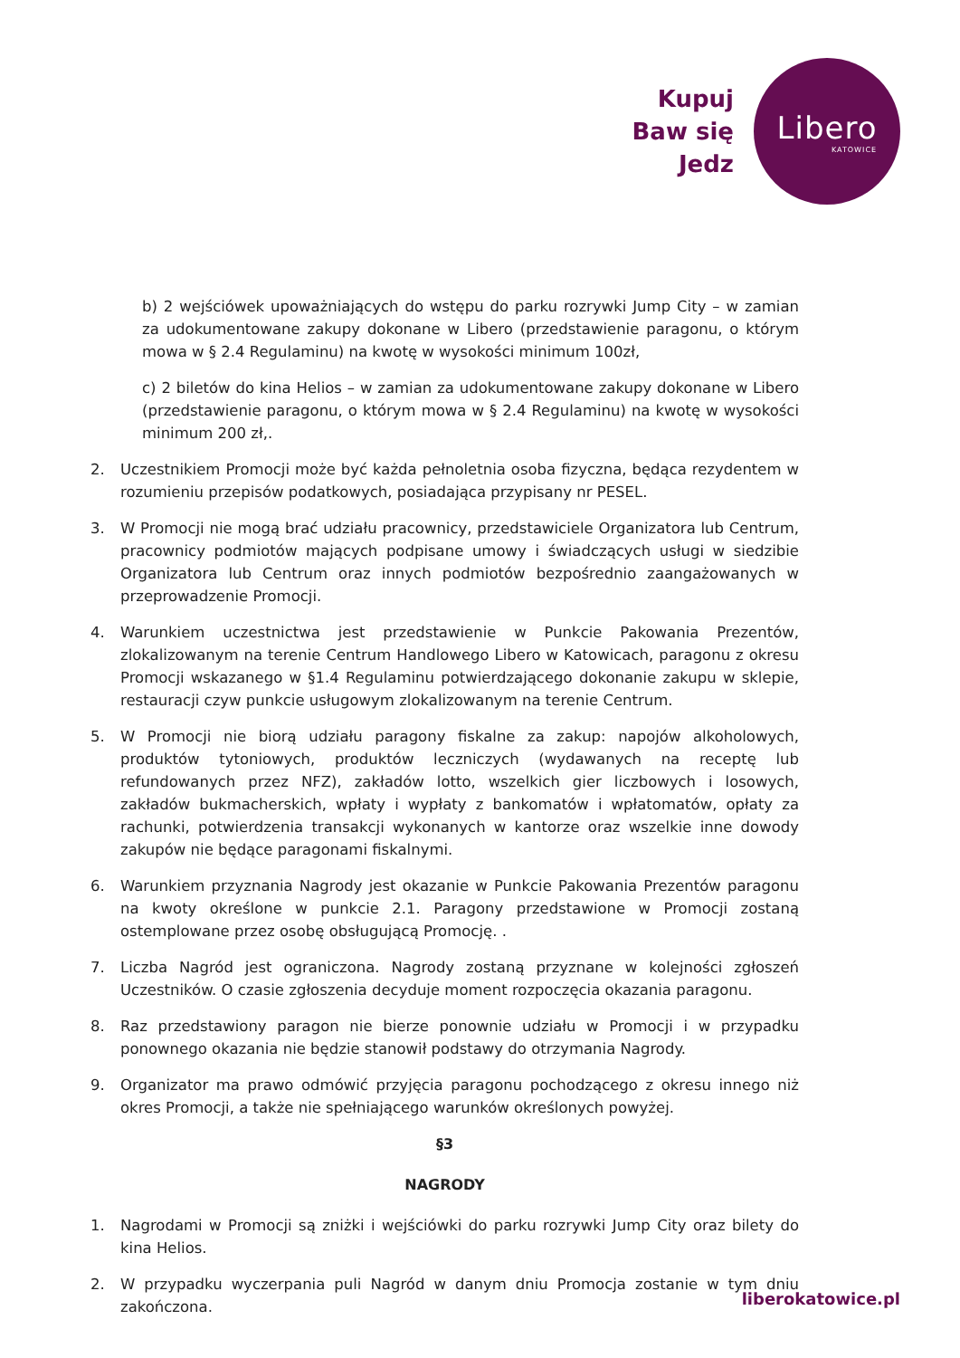Kupuj
Baw się
Jedz
Libero
KATOWICE
b) 2 wejściówek upoważniających do wstępu do parku rozrywki Jump City – w zamian za udokumentowane zakupy dokonane w Libero (przedstawienie paragonu, o którym mowa w § 2.4 Regulaminu) na kwotę w wysokości minimum 100zł,
c) 2 biletów do kina Helios – w zamian za udokumentowane zakupy dokonane w Libero (przedstawienie paragonu, o którym mowa w § 2.4 Regulaminu) na kwotę w wysokości minimum 200 zł,.
2. Uczestnikiem Promocji może być każda pełnoletnia osoba fizyczna, będąca rezydentem w rozumieniu przepisów podatkowych, posiadająca przypisany nr PESEL.
3. W Promocji nie mogą brać udziału pracownicy, przedstawiciele Organizatora lub Centrum, pracownicy podmiotów mających podpisane umowy i świadczących usługi w siedzibie Organizatora lub Centrum oraz innych podmiotów bezpośrednio zaangażowanych w przeprowadzenie Promocji.
4. Warunkiem uczestnictwa jest przedstawienie w Punkcie Pakowania Prezentów, zlokalizowanym na terenie Centrum Handlowego Libero w Katowicach, paragonu z okresu Promocji wskazanego w §1.4 Regulaminu potwierdzającego dokonanie zakupu w sklepie, restauracji czyw punkcie usługowym zlokalizowanym na terenie Centrum.
5. W Promocji nie biorą udziału paragony fiskalne za zakup: napojów alkoholowych, produktów tytoniowych, produktów leczniczych (wydawanych na receptę lub refundowanych przez NFZ), zakładów lotto, wszelkich gier liczbowych i losowych, zakładów bukmacherskich, wpłaty i wypłaty z bankomatów i wpłatomatów, opłaty za rachunki, potwierdzenia transakcji wykonanych w kantorze oraz wszelkie inne dowody zakupów nie będące paragonami fiskalnymi.
6. Warunkiem przyznania Nagrody jest okazanie w Punkcie Pakowania Prezentów paragonu na kwoty określone w punkcie 2.1. Paragony przedstawione w Promocji zostaną ostemplowane przez osobę obsługującą Promocję. .
7. Liczba Nagród jest ograniczona. Nagrody zostaną przyznane w kolejności zgłoszeń Uczestników. O czasie zgłoszenia decyduje moment rozpoczęcia okazania paragonu.
8. Raz przedstawiony paragon nie bierze ponownie udziału w Promocji i w przypadku ponownego okazania nie będzie stanowił podstawy do otrzymania Nagrody.
9. Organizator ma prawo odmówić przyjęcia paragonu pochodzącego z okresu innego niż okres Promocji, a także nie spełniającego warunków określonych powyżej.
§3
NAGRODY
1. Nagrodami w Promocji są zniżki i wejściówki do parku rozrywki Jump City oraz bilety do kina Helios.
2. W przypadku wyczerpania puli Nagród w danym dniu Promocja zostanie w tym dniu zakończona.
liberokatowice.pl